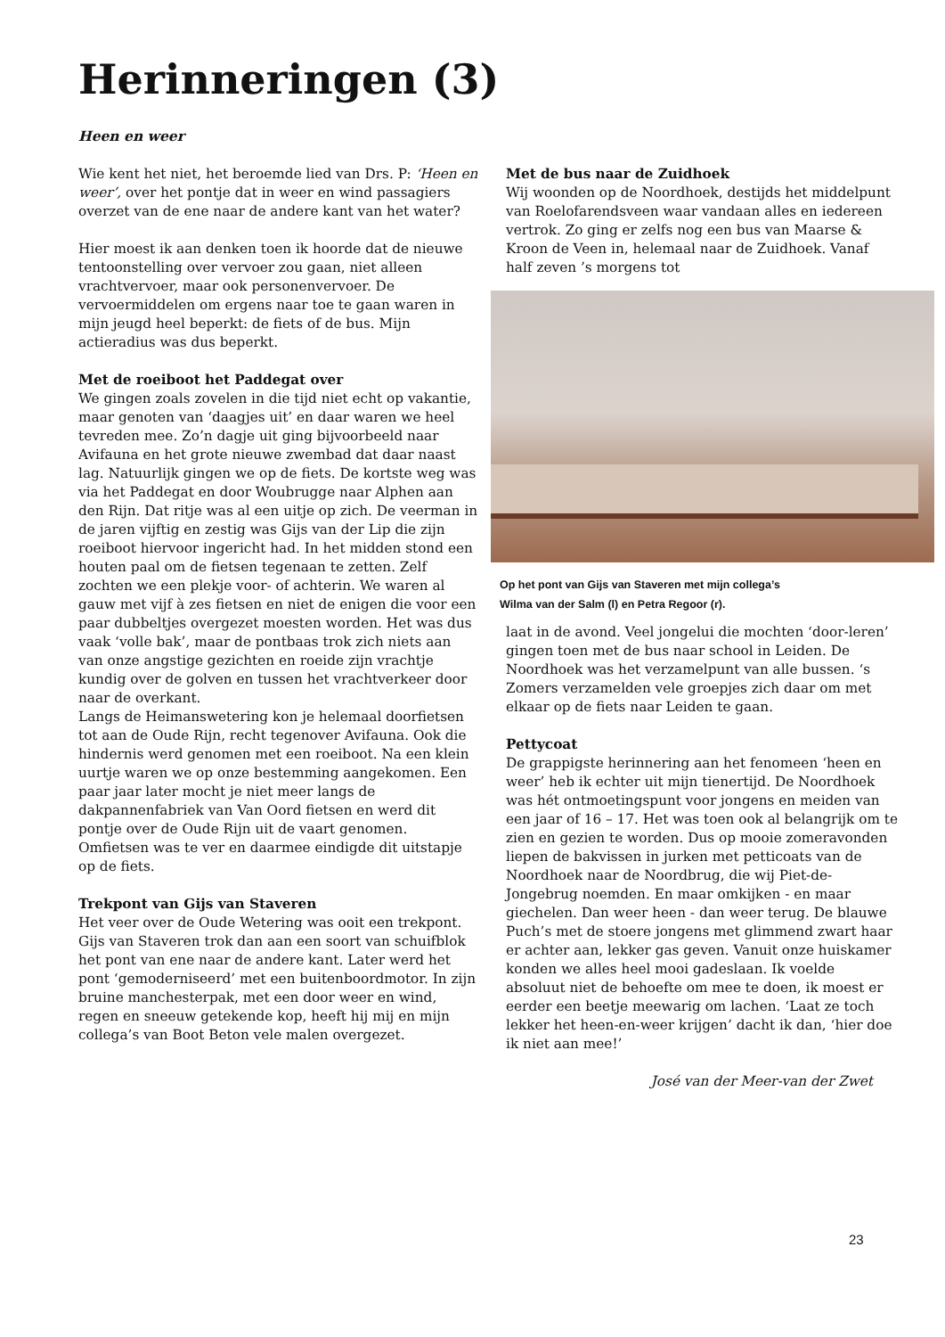Herinneringen (3)
Heen en weer
Wie kent het niet, het beroemde lied van Drs. P: ‘Heen en weer’, over het pontje dat in weer en wind passagiers overzet van de ene naar de andere kant van het water?
Hier moest ik aan denken toen ik hoorde dat de nieuwe tentoonstelling over vervoer zou gaan, niet alleen vrachtvervoer, maar ook personenvervoer. De vervoermiddelen om ergens naar toe te gaan waren in mijn jeugd heel beperkt: de fiets of de bus. Mijn actieradius was dus beperkt.
Met de roeiboot het Paddegat over
We gingen zoals zovelen in die tijd niet echt op vakantie, maar genoten van ‘daagjes uit’ en daar waren we heel tevreden mee. Zo’n dagje uit ging bijvoorbeeld naar Avifauna en het grote nieuwe zwembad dat daar naast lag. Natuurlijk gingen we op de fiets. De kortste weg was via het Paddegat en door Woubrugge naar Alphen aan den Rijn. Dat ritje was al een uitje op zich. De veerman in de jaren vijftig en zestig was Gijs van der Lip die zijn roeiboot hiervoor ingericht had. In het midden stond een houten paal om de fietsen tegenaan te zetten. Zelf zochten we een plekje voor- of achterin. We waren al gauw met vijf à zes fietsen en niet de enigen die voor een paar dubbeltjes overgezet moesten worden. Het was dus vaak ‘volle bak’, maar de pontbaas trok zich niets aan van onze angstige gezichten en roeide zijn vrachtje kundig over de golven en tussen het vrachtverkeer door naar de overkant.
Langs de Heimanswetering kon je helemaal doorfietsen tot aan de Oude Rijn, recht tegenover Avifauna. Ook die hindernis werd genomen met een roeiboot. Na een klein uurtje waren we op onze bestemming aangekomen. Een paar jaar later mocht je niet meer langs de dakpannenfabriek van Van Oord fietsen en werd dit pontje over de Oude Rijn uit de vaart genomen. Omfietsen was te ver en daarmee eindigde dit uitstapje op de fiets.
Trekpont van Gijs van Staveren
Het veer over de Oude Wetering was ooit een trekpont. Gijs van Staveren trok dan aan een soort van schuifblok het pont van ene naar de andere kant. Later werd het pont ‘gemoderniseerd’ met een buitenboordmotor. In zijn bruine manchesterpak, met een door weer en wind, regen en sneeuw getekende kop, heeft hij mij en mijn collega’s van Boot Beton vele malen overgezet.
Met de bus naar de Zuidhoek
Wij woonden op de Noordhoek, destijds het middelpunt van Roelofarendsveen waar vandaan alles en iedereen vertrok. Zo ging er zelfs nog een bus van Maarse & Kroon de Veen in, helemaal naar de Zuidhoek. Vanaf half zeven ’s morgens tot
Op het pont van Gijs van Staveren met mijn collega’s
Wilma van der Salm (l) en Petra Regoor (r).
laat in de avond. Veel jongelui die mochten ‘door-leren’ gingen toen met de bus naar school in Leiden. De Noordhoek was het verzamelpunt van alle bussen. ‘s Zomers verzamelden vele groepjes zich daar om met elkaar op de fiets naar Leiden te gaan.
Pettycoat
De grappigste herinnering aan het fenomeen ‘heen en weer’ heb ik echter uit mijn tienertijd. De Noordhoek was hét ontmoetingspunt voor jongens en meiden van een jaar of 16 – 17. Het was toen ook al belangrijk om te zien en gezien te worden. Dus op mooie zomeravonden liepen de bakvissen in jurken met petticoats van de Noordhoek naar de Noordbrug, die wij Piet-de-Jongebrug noemden. En maar omkijken - en maar giechelen. Dan weer heen - dan weer terug. De blauwe Puch’s met de stoere jongens met glimmend zwart haar er achter aan, lekker gas geven. Vanuit onze huiskamer konden we alles heel mooi gadeslaan. Ik voelde absoluut niet de behoefte om mee te doen, ik moest er eerder een beetje meewarig om lachen. ‘Laat ze toch lekker het heen-en-weer krijgen’ dacht ik dan, ‘hier doe ik niet aan mee!’
José van der Meer-van der Zwet
23